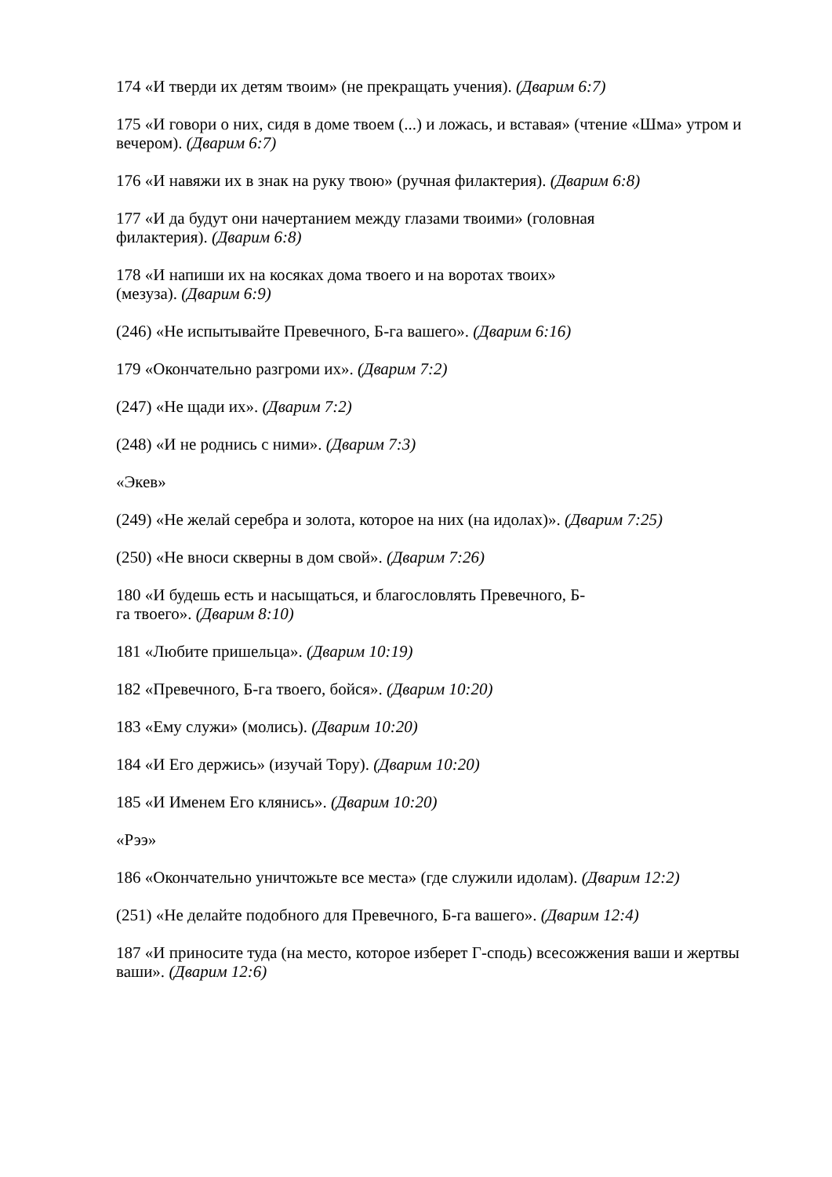174 «И тверди их детям твоим» (не прекращать учения). (Дварим 6:7)
175 «И говори о них, сидя в доме твоем (...) и ложась, и вставая» (чтение «Шма» утром и вечером). (Дварим 6:7)
176 «И навяжи их в знак на руку твою» (ручная филактерия). (Дварим 6:8)
177 «И да будут они начертанием между глазами твоими» (головная
филактерия). (Дварим 6:8)
178 «И напиши их на косяках дома твоего и на воротах твоих»
(мезуза). (Дварим 6:9)
(246) «Не испытывайте Превечного, Б-га вашего». (Дварим 6:16)
179 «Окончательно разгроми их». (Дварим 7:2)
(247) «Не щади их». (Дварим 7:2)
(248) «И не роднись с ними». (Дварим 7:3)
«Экев»
(249) «Не желай серебра и золота, которое на них (на идолах)». (Дварим 7:25)
(250) «Не вноси скверны в дом свой». (Дварим 7:26)
180 «И будешь есть и насыщаться, и благословлять Превечного, Б-
га твоего». (Дварим 8:10)
181 «Любите пришельца». (Дварим 10:19)
182 «Превечного, Б-га твоего, бойся». (Дварим 10:20)
183 «Ему служи» (молись). (Дварим 10:20)
184 «И Его держись» (изучай Тору). (Дварим 10:20)
185 «И Именем Его клянись». (Дварим 10:20)
«Рээ»
186 «Окончательно уничтожьте все места» (где служили идолам). (Дварим 12:2)
(251) «Не делайте подобного для Превечного, Б-га вашего». (Дварим 12:4)
187 «И приносите туда (на место, которое изберет Г-сподь) всесожжения ваши и жертвы ваши». (Дварим 12:6)